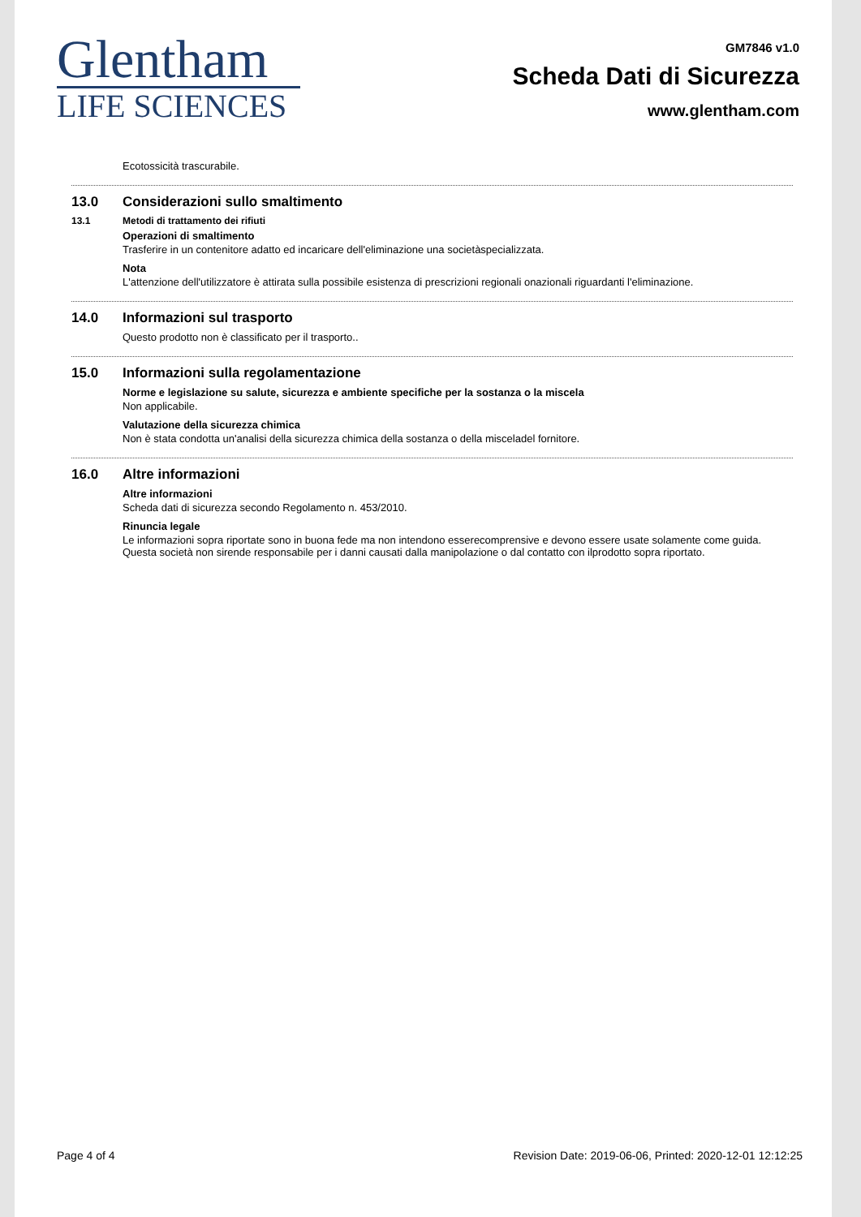Glentham
LIFE SCIENCES
GM7846 v1.0
Scheda Dati di Sicurezza
www.glentham.com
Ecotossicità trascurabile.
13.0 Considerazioni sullo smaltimento
13.1 Metodi di trattamento dei rifiuti
Operazioni di smaltimento
Trasferire in un contenitore adatto ed incaricare dell'eliminazione una societàspecializzata.
Nota
L'attenzione dell'utilizzatore è attirata sulla possibile esistenza di prescrizioni regionali onazionali riguardanti l'eliminazione.
14.0 Informazioni sul trasporto
Questo prodotto non è classificato per il trasporto..
15.0 Informazioni sulla regolamentazione
Norme e legislazione su salute, sicurezza e ambiente specifiche per la sostanza o la miscela
Non applicabile.
Valutazione della sicurezza chimica
Non è stata condotta un'analisi della sicurezza chimica della sostanza o della misceladel fornitore.
16.0 Altre informazioni
Altre informazioni
Scheda dati di sicurezza secondo Regolamento n. 453/2010.
Rinuncia legale
Le informazioni sopra riportate sono in buona fede ma non intendono esserecomprensive e devono essere usate solamente come guida. Questa società non sirende responsabile per i danni causati dalla manipolazione o dal contatto con ilprodotto sopra riportato.
Page 4 of 4 Revision Date: 2019-06-06, Printed: 2020-12-01 12:12:25